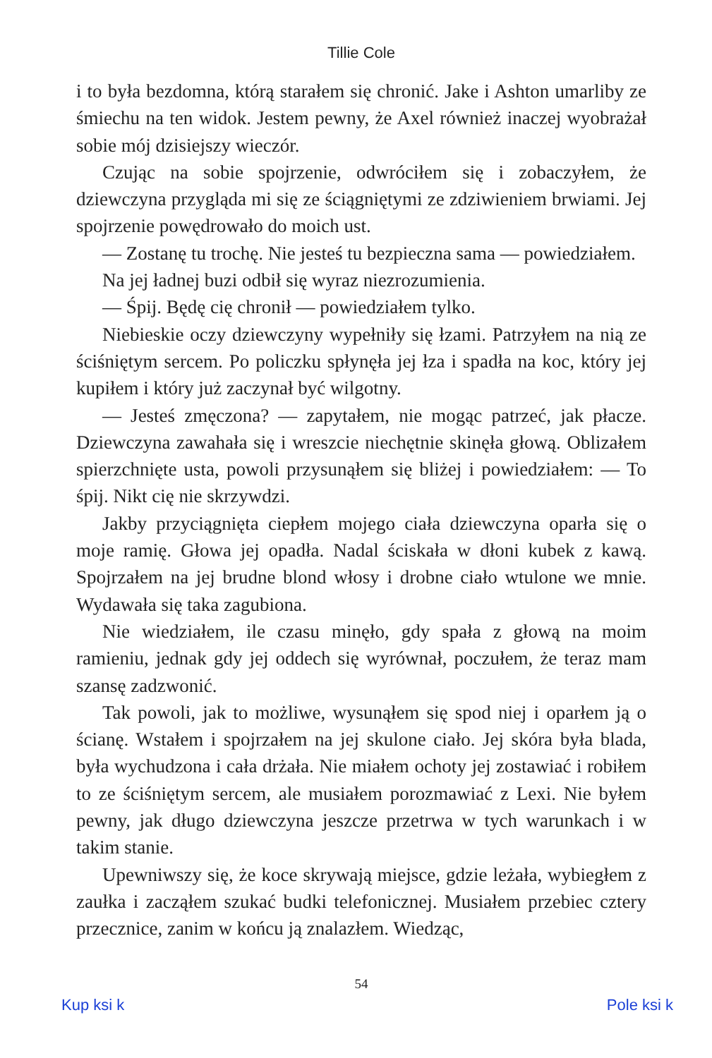Tillie Cole
i to była bezdomna, którą starałem się chronić. Jake i Ashton umarliby ze śmiechu na ten widok. Jestem pewny, że Axel również inaczej wyobrażał sobie mój dzisiejszy wieczór.
Czując na sobie spojrzenie, odwróciłem się i zobaczyłem, że dziewczyna przygląda mi się ze ściągniętymi ze zdziwieniem brwiami. Jej spojrzenie powędrowało do moich ust.
— Zostanę tu trochę. Nie jesteś tu bezpieczna sama — powiedziałem.
Na jej ładnej buzi odbił się wyraz niezrozumienia.
— Śpij. Będę cię chronił — powiedziałem tylko.
Niebieskie oczy dziewczyny wypełniły się łzami. Patrzyłem na nią ze ściśniętym sercem. Po policzku spłynęła jej łza i spadła na koc, który jej kupiłem i który już zaczynał być wilgotny.
— Jesteś zmęczona? — zapytałem, nie mogąc patrzeć, jak płacze. Dziewczyna zawahała się i wreszcie niechętnie skinęła głową. Oblizałem spierzchnięte usta, powoli przysunąłem się bliżej i powiedziałem: — To śpij. Nikt cię nie skrzywdzi.
Jakby przyciągnięta ciepłem mojego ciała dziewczyna oparła się o moje ramię. Głowa jej opadła. Nadal ściskała w dłoni kubek z kawą. Spojrzałem na jej brudne blond włosy i drobne ciało wtulone we mnie. Wydawała się taka zagubiona.
Nie wiedziałem, ile czasu minęło, gdy spała z głową na moim ramieniu, jednak gdy jej oddech się wyrównał, poczułem, że teraz mam szansę zadzwonić.
Tak powoli, jak to możliwe, wysunąłem się spod niej i oparłem ją o ścianę. Wstałem i spojrzałem na jej skulone ciało. Jej skóra była blada, była wychudzona i cała drżała. Nie miałem ochoty jej zostawiać i robiłem to ze ściśniętym sercem, ale musiałem porozmawiać z Lexi. Nie byłem pewny, jak długo dziewczyna jeszcze przetrwa w tych warunkach i w takim stanie.
Upewniwszy się, że koce skrywają miejsce, gdzie leżała, wybiegłem z zaułka i zacząłem szukać budki telefonicznej. Musiałem przebiec cztery przecznice, zanim w końcu ją znalazłem. Wiedząc,
54
Kup ksi k Pole ksi k